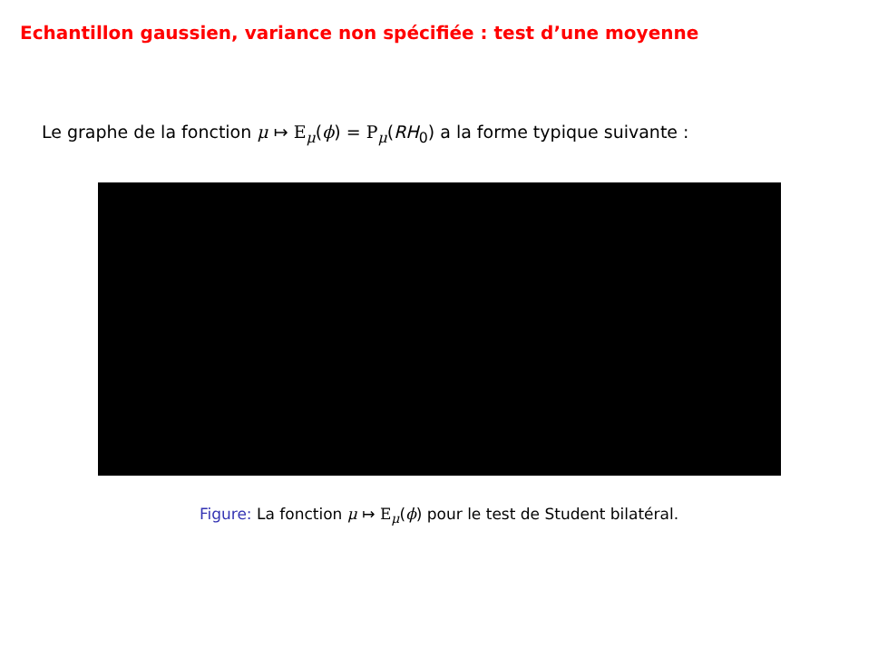Echantillon gaussien, variance non spécifiée : test d’une moyenne
Le graphe de la fonction μ ↦ E<sub>μ</sub>(ϕ) = P<sub>μ</sub>(RH<sub>0</sub>) a la forme typique suivante :
Figure: La fonction μ ↦ E<sub>μ</sub>(ϕ) pour le test de Student bilatéral.